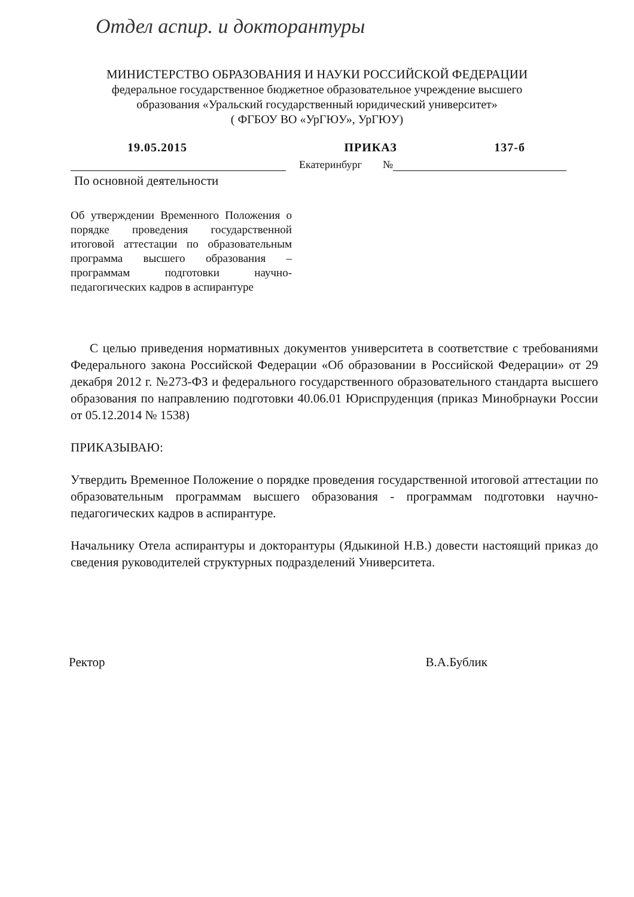Отдел аспир. и докторантуры
МИНИСТЕРСТВО ОБРАЗОВАНИЯ И НАУКИ РОССИЙСКОЙ ФЕДЕРАЦИИ
федеральное государственное бюджетное образовательное учреждение высшего
образования «Уральский государственный юридический университет»
( ФГБОУ ВО «УрГЮУ», УрГЮУ)
19.05.2015 ПРИКАЗ 137-б
Екатеринбург №
По основной деятельности
Об утверждении Временного Положения о порядке проведения государственной итоговой аттестации по образовательным программа высшего образования – программам подготовки научно-педагогических кадров в аспирантуре
С целью приведения нормативных документов университета в соответствие с требованиями Федерального закона Российской Федерации «Об образовании в Российской Федерации» от 29 декабря 2012 г. №273-ФЗ и федерального государственного образовательного стандарта высшего образования по направлению подготовки 40.06.01 Юриспруденция (приказ Минобрнауки России от 05.12.2014 № 1538)
ПРИКАЗЫВАЮ:
Утвердить Временное Положение о порядке проведения государственной итоговой аттестации по образовательным программам высшего образования - программам подготовки научно-педагогических кадров в аспирантуре.
Начальнику Отела аспирантуры и докторантуры (Ядыкиной Н.В.) довести настоящий приказ до сведения руководителей структурных подразделений Университета.
Ректор В.А.Бублик